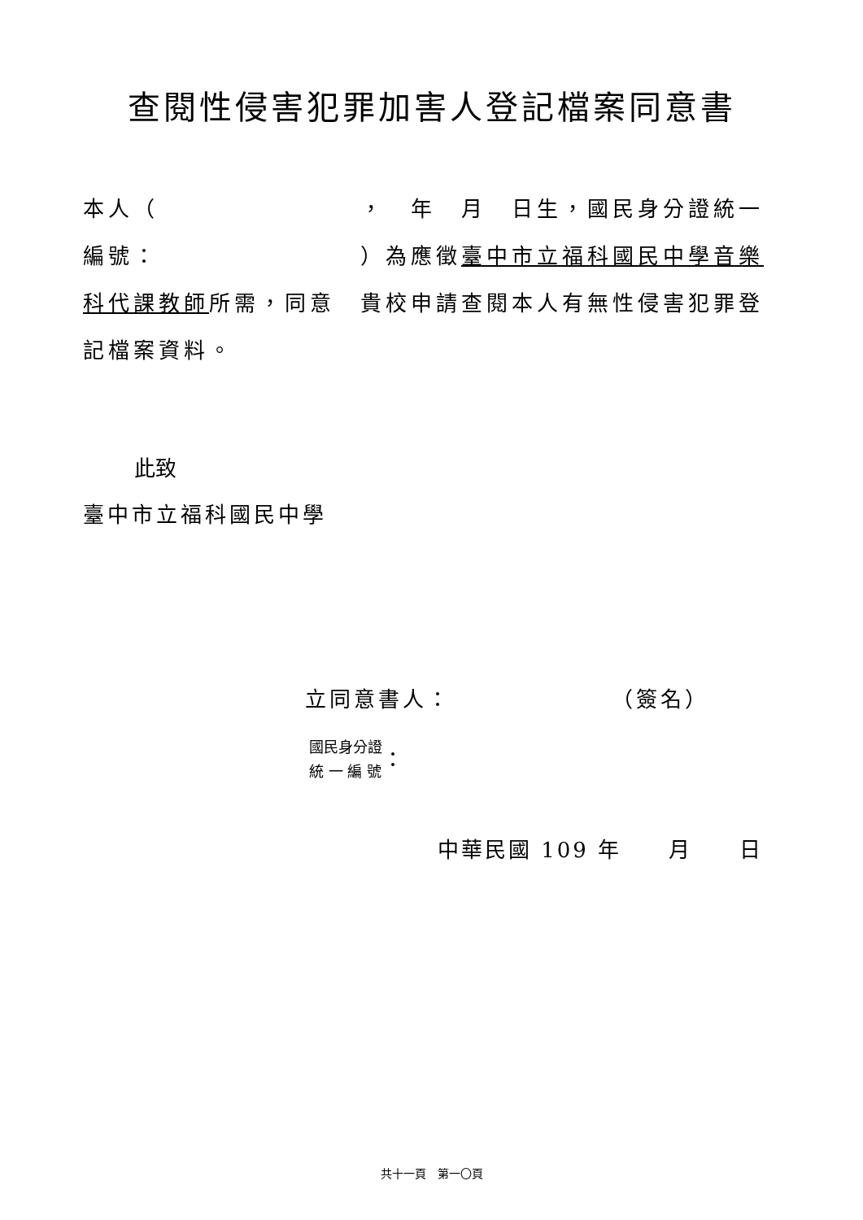查閱性侵害犯罪加害人登記檔案同意書
本人（　　　　　　　　，　年　月　日生，國民身分證統一編號：　　　　　　　　）為應徵臺中市立福科國民中學音樂科代課教師所需，同意　貴校申請查閱本人有無性侵害犯罪登記檔案資料。
此致
臺中市立福科國民中學
立同意書人：　　　　　　　（簽名）
國民身分證
統 一 編 號
：
中華民國 109 年　　月　　日
共十一頁　第一〇頁